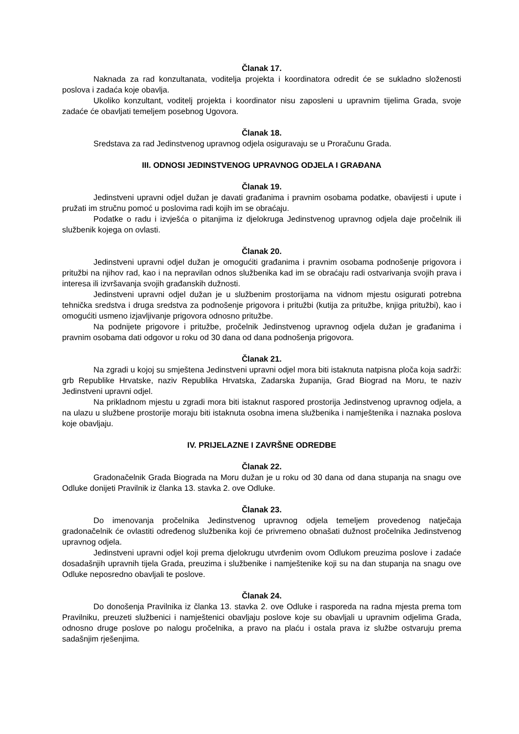Članak 17.
Naknada za rad konzultanata, voditelja projekta i koordinatora odredit će se sukladno složenosti poslova i zadaća koje obavlja.
Ukoliko konzultant, voditelj projekta i koordinator nisu zaposleni u upravnim tijelima Grada, svoje zadaće će obavljati temeljem posebnog Ugovora.
Članak 18.
Sredstava za rad Jedinstvenog upravnog odjela osiguravaju se u Proračunu Grada.
III. ODNOSI JEDINSTVENOG UPRAVNOG ODJELA I GRAĐANA
Članak 19.
Jedinstveni upravni odjel dužan je davati građanima i pravnim osobama podatke, obavijesti i upute i pružati im stručnu pomoć u poslovima radi kojih im se obraćaju.
Podatke o radu i izvješća o pitanjima iz djelokruga Jedinstvenog upravnog odjela daje pročelnik ili službenik kojega on ovlasti.
Članak 20.
Jedinstveni upravni odjel dužan je omogućiti građanima i pravnim osobama podnošenje prigovora i pritužbi na njihov rad, kao i na nepravilan odnos službenika kad im se obraćaju radi ostvarivanja svojih prava i interesa ili izvršavanja svojih građanskih dužnosti.
Jedinstveni upravni odjel dužan je u službenim prostorijama na vidnom mjestu osigurati potrebna tehnička sredstva i druga sredstva za podnošenje prigovora i pritužbi (kutija za pritužbe, knjiga pritužbi), kao i omogućiti usmeno izjavljivanje prigovora odnosno pritužbe.
Na podnijete prigovore i pritužbe, pročelnik Jedinstvenog upravnog odjela dužan je građanima i pravnim osobama dati odgovor u roku od 30 dana od dana podnošenja prigovora.
Članak 21.
Na zgradi u kojoj su smještena Jedinstveni upravni odjel mora biti istaknuta natpisna ploča koja sadrži: grb Republike Hrvatske, naziv Republika Hrvatska, Zadarska županija, Grad Biograd na Moru, te naziv Jedinstveni upravni odjel.
Na prikladnom mjestu u zgradi mora biti istaknut raspored prostorija Jedinstvenog upravnog odjela, a na ulazu u službene prostorije moraju biti istaknuta osobna imena službenika i namještenika i naznaka poslova koje obavljaju.
IV. PRIJELAZNE I ZAVRŠNE ODREDBE
Članak 22.
Gradonačelnik Grada Biograda na Moru dužan je u roku od 30 dana od dana stupanja na snagu ove Odluke donijeti Pravilnik iz članka 13. stavka 2. ove Odluke.
Članak 23.
Do imenovanja pročelnika Jedinstvenog upravnog odjela temeljem provedenog natječaja gradonačelnik će ovlastiti određenog službenika koji će privremeno obnašati dužnost pročelnika Jedinstvenog upravnog odjela.
Jedinstveni upravni odjel koji prema djelokrugu utvrđenim ovom Odlukom preuzima poslove i zadaće dosadašnjih upravnih tijela Grada, preuzima i službenike i namještenike koji su na dan stupanja na snagu ove Odluke neposredno obavljali te poslove.
Članak 24.
Do donošenja Pravilnika iz članka 13. stavka 2. ove Odluke i rasporeda na radna mjesta prema tom Pravilniku, preuzeti službenici i namještenici obavljaju poslove koje su obavljali u upravnim odjelima Grada, odnosno druge poslove po nalogu pročelnika, a pravo na plaću i ostala prava iz službe ostvaruju prema sadašnjim rješenjima.